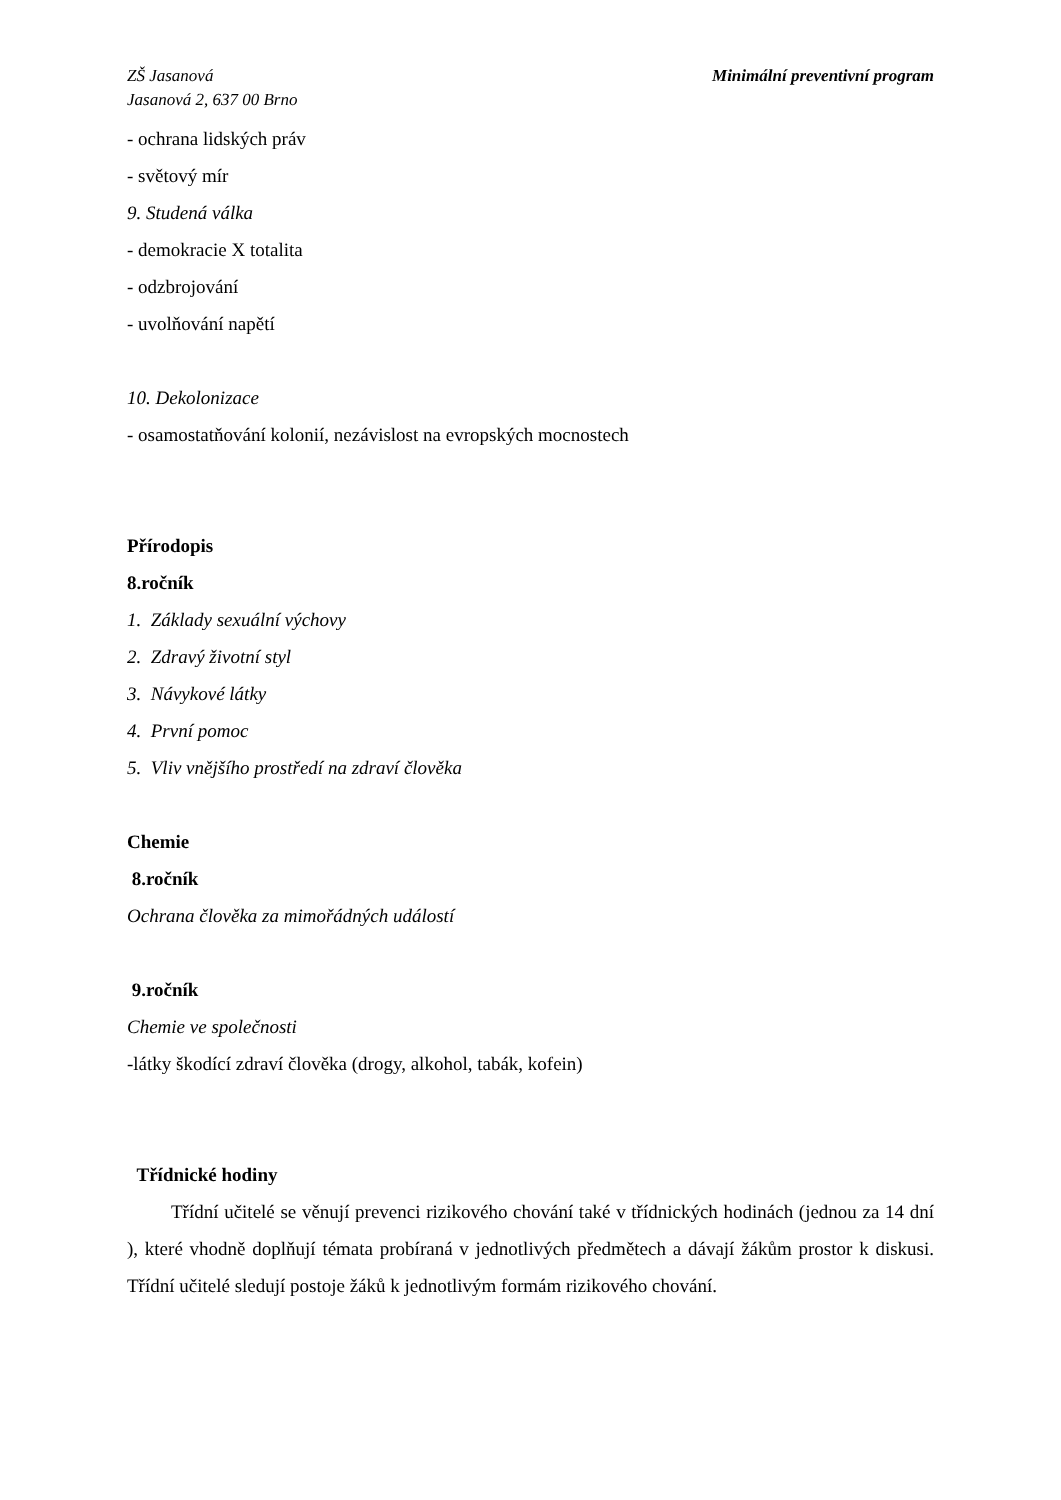ZŠ Jasanová
Jasanová 2, 637 00 Brno
Minimální preventivní program
- ochrana lidských práv
- světový mír
9. Studená válka
- demokracie X totalita
- odzbrojování
- uvolňování napětí
10. Dekolonizace
- osamostatňování kolonií, nezávislost na evropských mocnostech
Přírodopis
8.ročník
1. Základy sexuální výchovy
2. Zdravý životní styl
3. Návykové látky
4. První pomoc
5. Vliv vnějšího prostředí na zdraví člověka
Chemie
8.ročník
Ochrana člověka za mimořádných událostí
9.ročník
Chemie ve společnosti
-látky škodící zdraví člověka (drogy, alkohol, tabák, kofein)
Třídnické hodiny
Třídní učitelé se věnují prevenci rizikového chování také v třídnických hodinách (jednou za 14 dní ), které vhodně doplňují témata probíraná v jednotlivých předmětech a dávají žákům prostor k diskusi. Třídní učitelé sledují postoje žáků k jednotlivým formám rizikového chování.